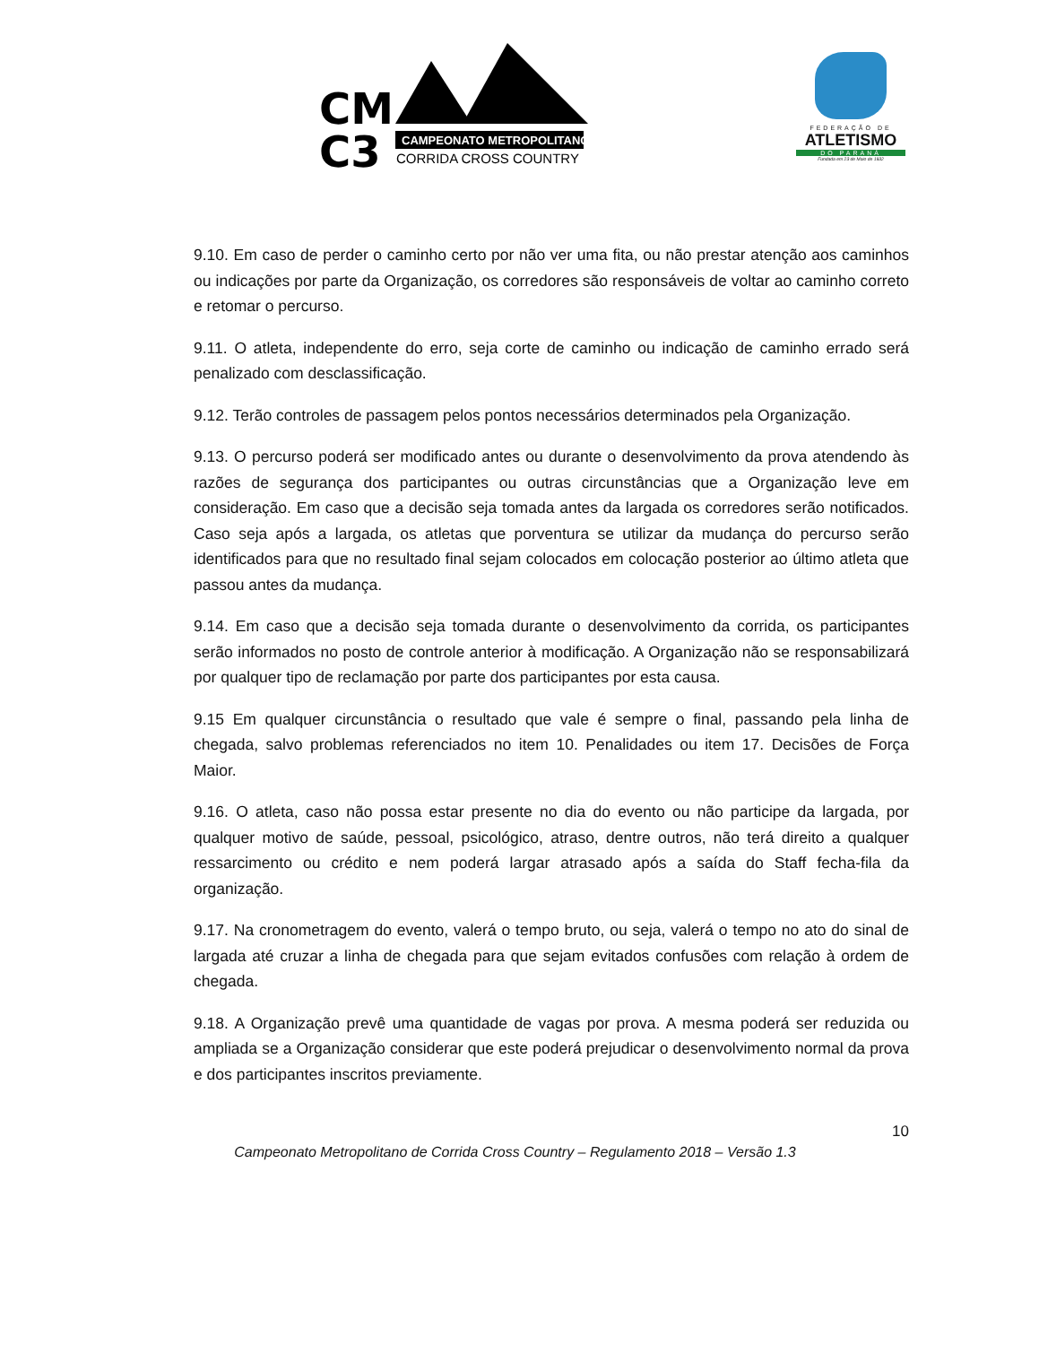CM
C3
CAMPEONATO METROPOLITANO
CORRIDA CROSS COUNTRY
FEDERAÇÃO DE
ATLETISMO
DO PARANÁ
Fundada em 23 de Maio de 1932
9.10. Em caso de perder o caminho certo por não ver uma fita, ou não prestar atenção aos caminhos ou indicações por parte da Organização, os corredores são responsáveis de voltar ao caminho correto e retomar o percurso.
9.11. O atleta, independente do erro, seja corte de caminho ou indicação de caminho errado será penalizado com desclassificação.
9.12. Terão controles de passagem pelos pontos necessários determinados pela Organização.
9.13. O percurso poderá ser modificado antes ou durante o desenvolvimento da prova atendendo às razões de segurança dos participantes ou outras circunstâncias que a Organização leve em consideração. Em caso que a decisão seja tomada antes da largada os corredores serão notificados. Caso seja após a largada, os atletas que porventura se utilizar da mudança do percurso serão identificados para que no resultado final sejam colocados em colocação posterior ao último atleta que passou antes da mudança.
9.14. Em caso que a decisão seja tomada durante o desenvolvimento da corrida, os participantes serão informados no posto de controle anterior à modificação. A Organização não se responsabilizará por qualquer tipo de reclamação por parte dos participantes por esta causa.
9.15 Em qualquer circunstância o resultado que vale é sempre o final, passando pela linha de chegada, salvo problemas referenciados no item 10. Penalidades ou item 17. Decisões de Força Maior.
9.16. O atleta, caso não possa estar presente no dia do evento ou não participe da largada, por qualquer motivo de saúde, pessoal, psicológico, atraso, dentre outros, não terá direito a qualquer ressarcimento ou crédito e nem poderá largar atrasado após a saída do Staff fecha-fila da organização.
9.17. Na cronometragem do evento, valerá o tempo bruto, ou seja, valerá o tempo no ato do sinal de largada até cruzar a linha de chegada para que sejam evitados confusões com relação à ordem de chegada.
9.18. A Organização prevê uma quantidade de vagas por prova. A mesma poderá ser reduzida ou ampliada se a Organização considerar que este poderá prejudicar o desenvolvimento normal da prova e dos participantes inscritos previamente.
10
Campeonato Metropolitano de Corrida Cross Country – Regulamento 2018 – Versão 1.3